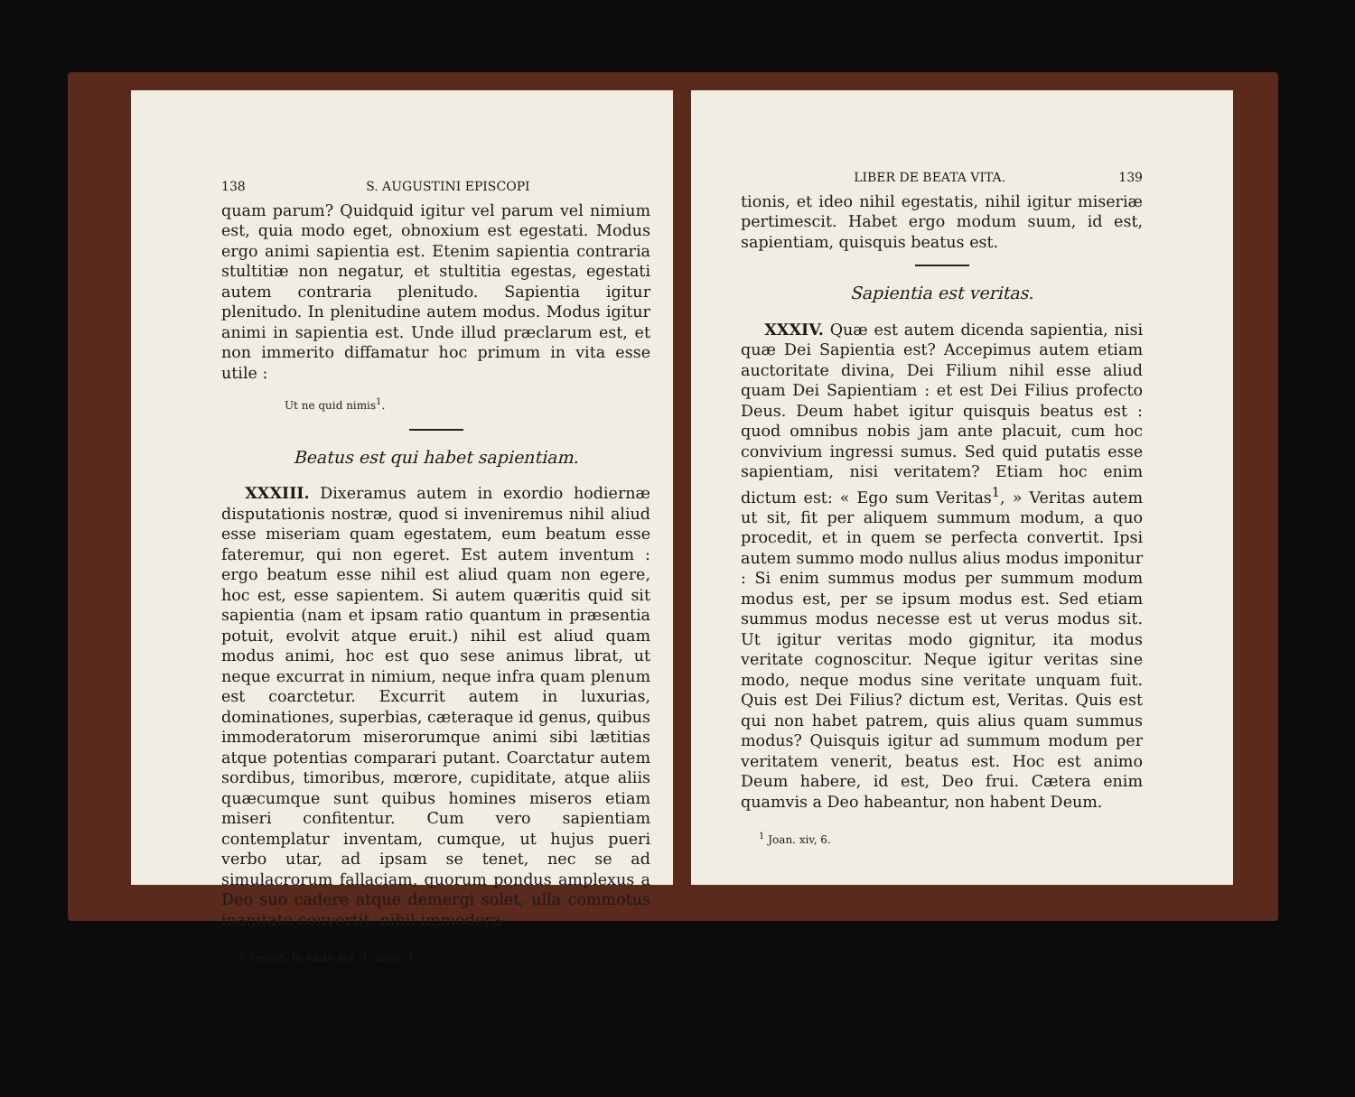138 S. AUGUSTINI EPISCOPI
quam parum? Quidquid igitur vel parum vel nimium est, quia modo eget, obnoxium est egestati. Modus ergo animi sapientia est. Etenim sapientia contraria stultitiæ non negatur, et stultitia egestas, egestati autem contraria plenitudo. Sapientia igitur plenitudo. In plenitudine autem modus. Modus igitur animi in sapientia est. Unde illud præclarum est, et non immerito diffamatur hoc primum in vita esse utile :
Ut ne quid nimis<sup>1</sup>.
Beatus est qui habet sapientiam.
XXXIII. Dixeramus autem in exordio hodiernæ disputationis nostræ, quod si inveniremus nihil aliud esse miseriam quam egestatem, eum beatum esse fateremur, qui non egeret. Est autem inventum : ergo beatum esse nihil est aliud quam non egere, hoc est, esse sapientem. Si autem quæritis quid sit sapientia (nam et ipsam ratio quantum in præsentia potuit, evolvit atque eruit.) nihil est aliud quam modus animi, hoc est quo sese animus librat, ut neque excurrat in nimium, neque infra quam plenum est coarctetur. Excurrit autem in luxurias, dominationes, superbias, cæteraque id genus, quibus immoderatorum miserorumque animi sibi lætitias atque potentias comparari putant. Coarctatur autem sordibus, timoribus, mœrore, cupiditate, atque aliis quæcumque sunt quibus homines miseros etiam miseri confitentur. Cum vero sapientiam contemplatur inventam, cumque, ut hujus pueri verbo utar, ad ipsam se tenet, nec se ad simulacrorum fallaciam, quorum pondus amplexus a Deo suo cadere atque demergi solet, ulla commotus inanitate convertit, nihil immodera-
<sup>1</sup> Terent. in Andr. act. 1, scen. 1.
LIBER DE BEATA VITA. 139
tionis, et ideo nihil egestatis, nihil igitur miseriæ pertimescit. Habet ergo modum suum, id est, sapientiam, quisquis beatus est.
Sapientia est veritas.
XXXIV. Quæ est autem dicenda sapientia, nisi quæ Dei Sapientia est? Accepimus autem etiam auctoritate divina, Dei Filium nihil esse aliud quam Dei Sapientiam : et est Dei Filius profecto Deus. Deum habet igitur quisquis beatus est : quod omnibus nobis jam ante placuit, cum hoc convivium ingressi sumus. Sed quid putatis esse sapientiam, nisi veritatem? Etiam hoc enim dictum est: « Ego sum Veritas<sup>1</sup>, » Veritas autem ut sit, fit per aliquem summum modum, a quo procedit, et in quem se perfecta convertit. Ipsi autem summo modo nullus alius modus imponitur : Si enim summus modus per summum modum modus est, per se ipsum modus est. Sed etiam summus modus necesse est ut verus modus sit. Ut igitur veritas modo gignitur, ita modus veritate cognoscitur. Neque igitur veritas sine modo, neque modus sine veritate unquam fuit. Quis est Dei Filius? dictum est, Veritas. Quis est qui non habet patrem, quis alius quam summus modus? Quisquis igitur ad summum modum per veritatem venerit, beatus est. Hoc est animo Deum habere, id est, Deo frui. Cætera enim quamvis a Deo habeantur, non habent Deum.
<sup>1</sup> Joan. xiv, 6.